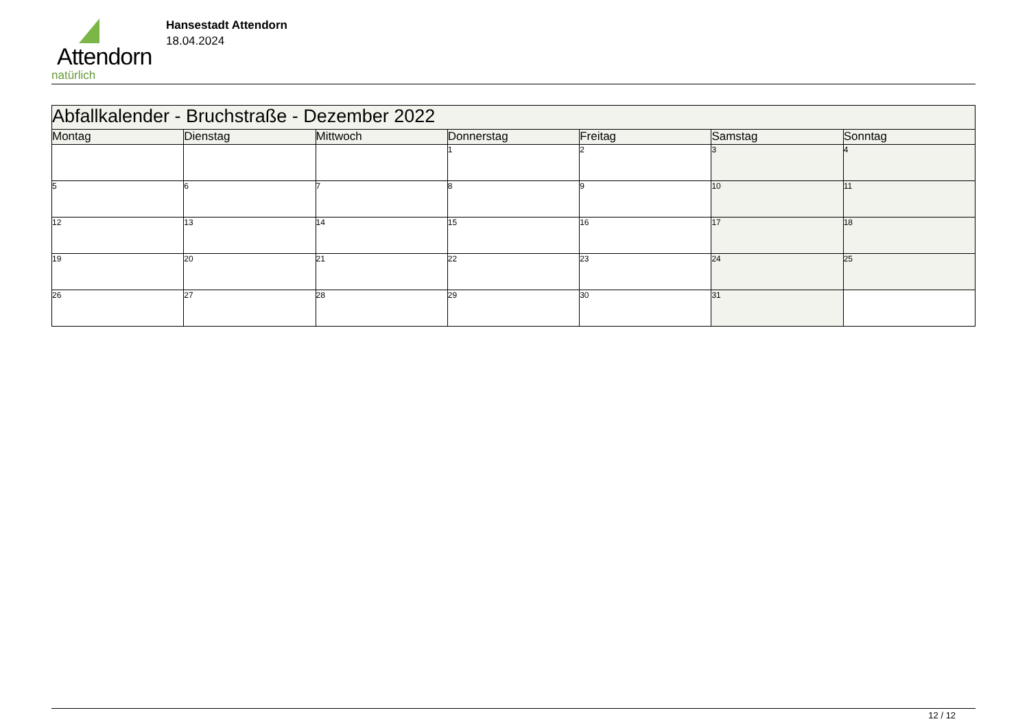Attendorn
natürlich
Hansestadt Attendorn
18.04.2024
| Abfallkalender - Bruchstraße - Dezember 2022 | | | | | | |
| Montag | Dienstag | Mittwoch | Donnerstag | Freitag | Samstag | Sonntag |
| | | | 1 | 2 | 3 | 4 |
| 5 | 6 | 7 | 8 | 9 | 10 | 11 |
| 12 | 13 | 14 | 15 | 16 | 17 | 18 |
| 19 | 20 | 21 | 22 | 23 | 24 | 25 |
| 26 | 27 | 28 | 29 | 30 | 31 | |
12 / 12